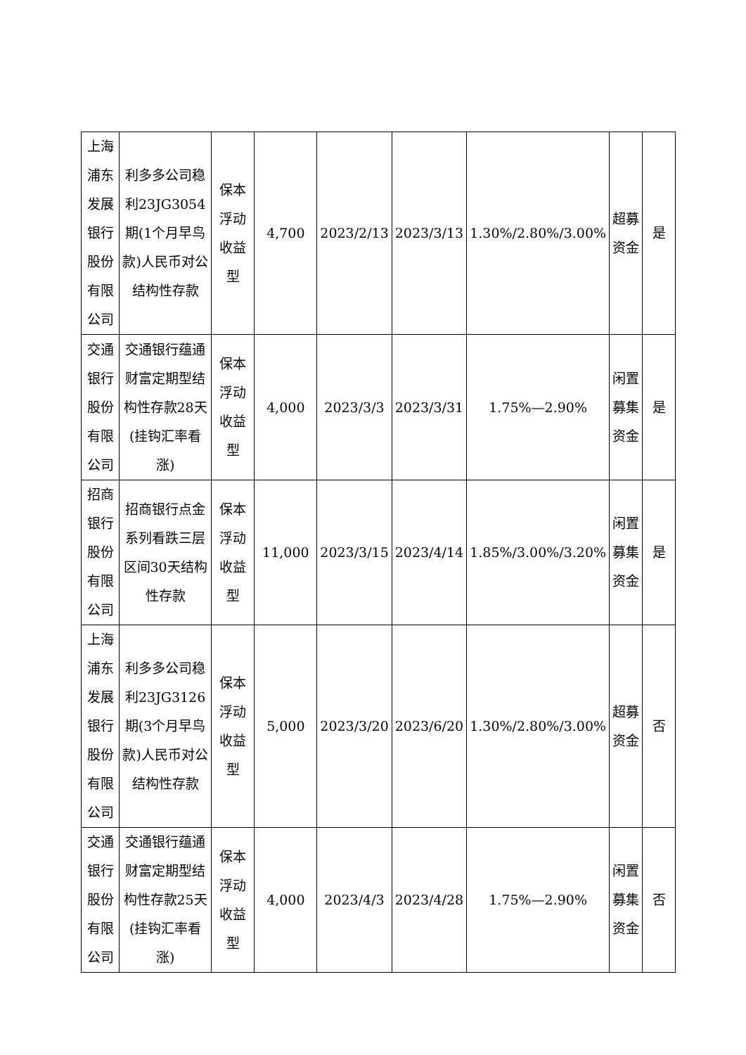| 上海浦东发展银行股份有限公司 | 利多多公司稳利23JG3054期(1个月早鸟款)人民币对公结构性存款 | 保本浮动收益型 | 4,700 | 2023/2/13 | 2023/3/13 | 1.30%/2.80%/3.00% | 超募资金 | 是 |
| 交通银行股份有限公司 | 交通银行蕴通财富定期型结构性存款28天(挂钩汇率看涨) | 保本浮动收益型 | 4,000 | 2023/3/3 | 2023/3/31 | 1.75%—2.90% | 闲置募集资金 | 是 |
| 招商银行股份有限公司 | 招商银行点金系列看跌三层区间30天结构性存款 | 保本浮动收益型 | 11,000 | 2023/3/15 | 2023/4/14 | 1.85%/3.00%/3.20% | 闲置募集资金 | 是 |
| 上海浦东发展银行股份有限公司 | 利多多公司稳利23JG3126期(3个月早鸟款)人民币对公结构性存款 | 保本浮动收益型 | 5,000 | 2023/3/20 | 2023/6/20 | 1.30%/2.80%/3.00% | 超募资金 | 否 |
| 交通银行股份有限公司 | 交通银行蕴通财富定期型结构性存款25天(挂钩汇率看涨) | 保本浮动收益型 | 4,000 | 2023/4/3 | 2023/4/28 | 1.75%—2.90% | 闲置募集资金 | 否 |